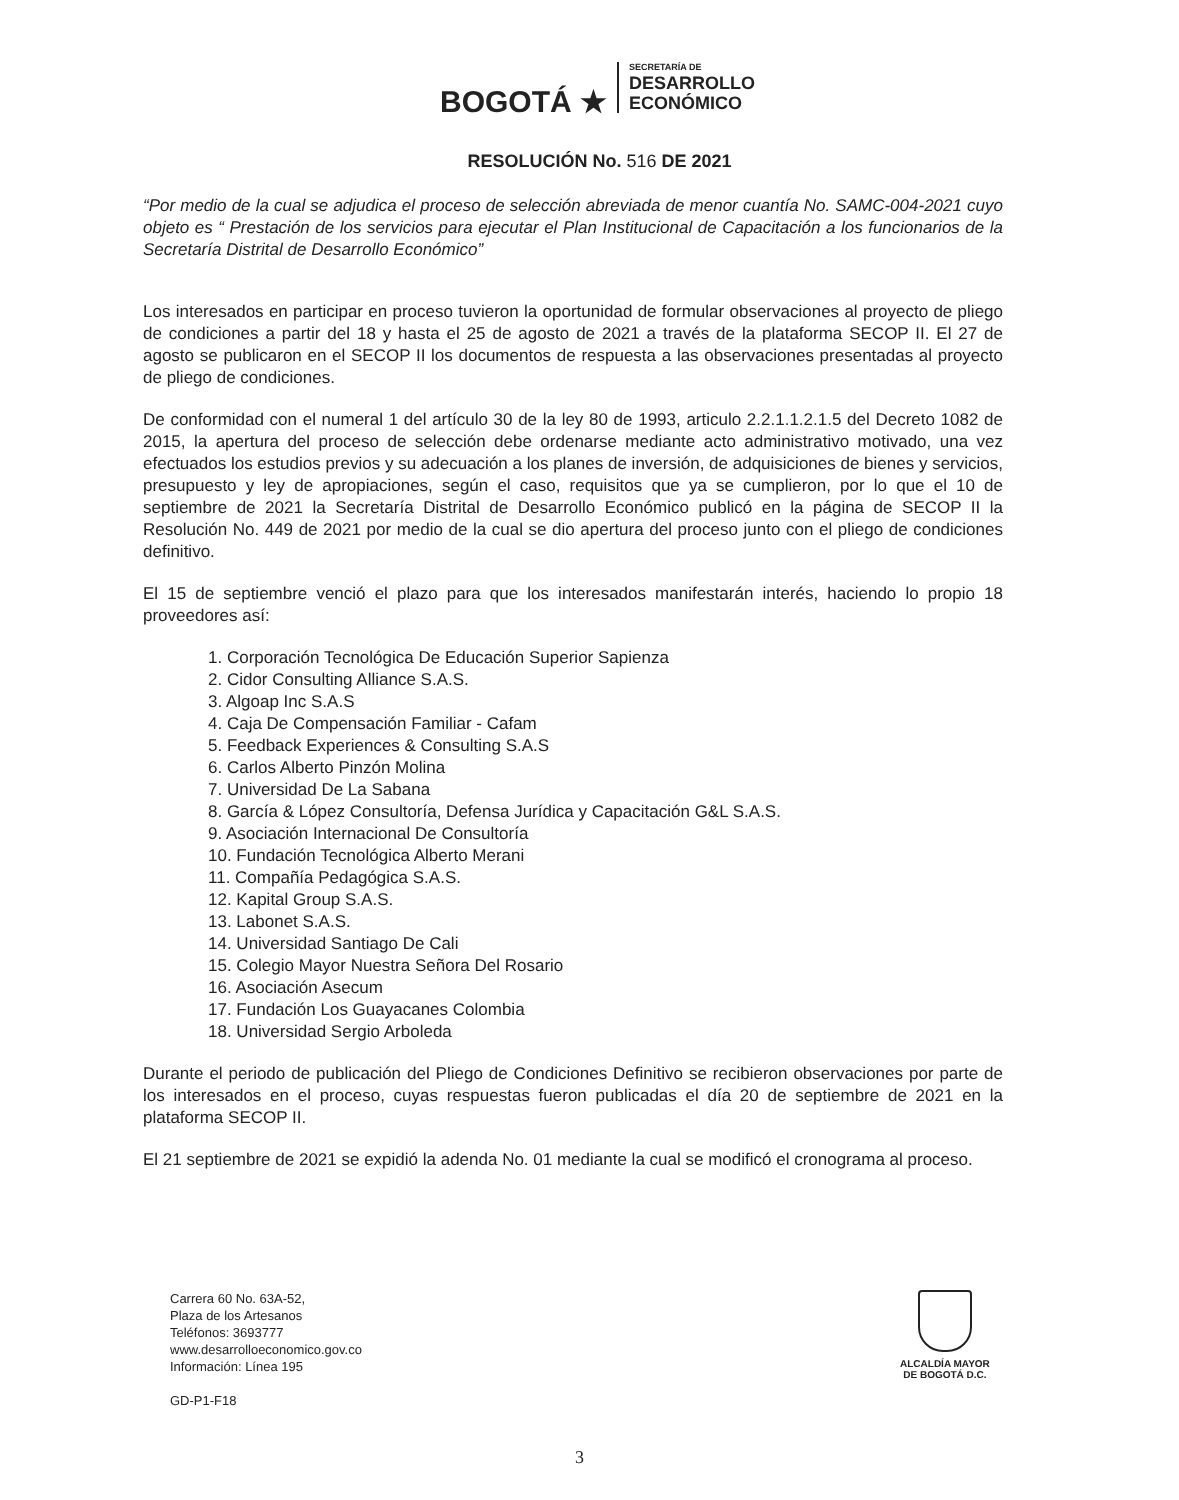BOGOTÁ ★
SECRETARÍA DE
DESARROLLO
ECONÓMICO
RESOLUCIÓN No. 516 DE 2021
“Por medio de la cual se adjudica el proceso de selección abreviada de menor cuantía No. SAMC-004-2021 cuyo objeto es “ Prestación de los servicios para ejecutar el Plan Institucional de Capacitación a los funcionarios de la Secretaría Distrital de Desarrollo Económico”
Los interesados en participar en proceso tuvieron la oportunidad de formular observaciones al proyecto de pliego de condiciones a partir del 18 y hasta el 25 de agosto de 2021 a través de la plataforma SECOP II. El 27 de agosto se publicaron en el SECOP II los documentos de respuesta a las observaciones presentadas al proyecto de pliego de condiciones.
De conformidad con el numeral 1 del artículo 30 de la ley 80 de 1993, articulo 2.2.1.1.2.1.5 del Decreto 1082 de 2015, la apertura del proceso de selección debe ordenarse mediante acto administrativo motivado, una vez efectuados los estudios previos y su adecuación a los planes de inversión, de adquisiciones de bienes y servicios, presupuesto y ley de apropiaciones, según el caso, requisitos que ya se cumplieron, por lo que el 10 de septiembre de 2021 la Secretaría Distrital de Desarrollo Económico publicó en la página de SECOP II la Resolución No. 449 de 2021 por medio de la cual se dio apertura del proceso junto con el pliego de condiciones definitivo.
El 15 de septiembre venció el plazo para que los interesados manifestarán interés, haciendo lo propio 18 proveedores así:
1. Corporación Tecnológica De Educación Superior Sapienza
2. Cidor Consulting Alliance S.A.S.
3. Algoap Inc S.A.S
4. Caja De Compensación Familiar - Cafam
5. Feedback Experiences & Consulting S.A.S
6. Carlos Alberto Pinzón Molina
7. Universidad De La Sabana
8. García & López Consultoría, Defensa Jurídica y Capacitación G&L S.A.S.
9. Asociación Internacional De Consultoría
10. Fundación Tecnológica Alberto Merani
11. Compañía Pedagógica S.A.S.
12. Kapital Group S.A.S.
13. Labonet S.A.S.
14. Universidad Santiago De Cali
15. Colegio Mayor Nuestra Señora Del Rosario
16. Asociación Asecum
17. Fundación Los Guayacanes Colombia
18. Universidad Sergio Arboleda
Durante el periodo de publicación del Pliego de Condiciones Definitivo se recibieron observaciones por parte de los interesados en el proceso, cuyas respuestas fueron publicadas el día 20 de septiembre de 2021 en la plataforma SECOP II.
El 21 septiembre de 2021 se expidió la adenda No. 01 mediante la cual se modificó el cronograma al proceso.
Carrera 60 No. 63A-52,
Plaza de los Artesanos
Teléfonos: 3693777
www.desarrolloeconomico.gov.co
Información: Línea 195
GD-P1-F18
ALCALDÍA MAYOR
DE BOGOTÁ D.C.
3